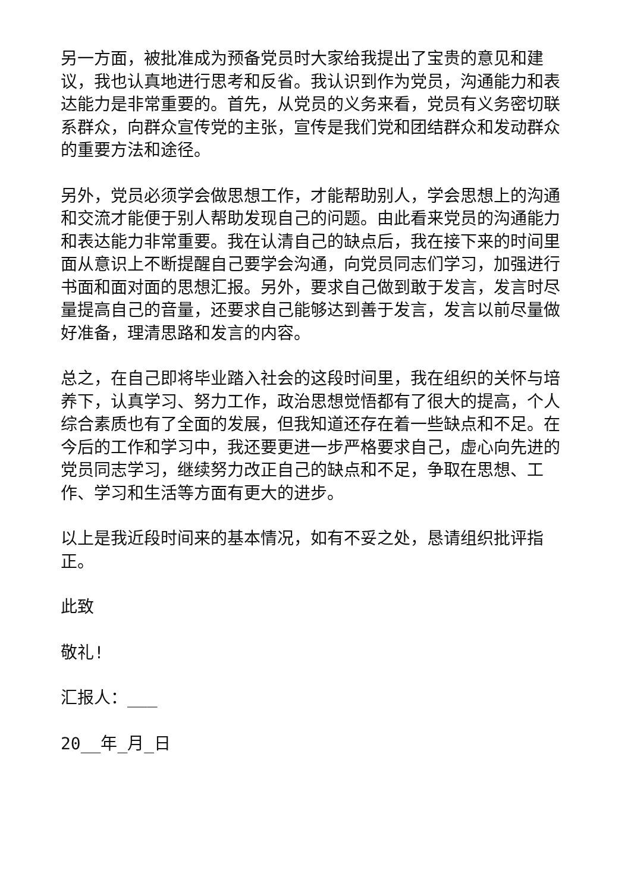另一方面，被批准成为预备党员时大家给我提出了宝贵的意见和建议，我也认真地进行思考和反省。我认识到作为党员，沟通能力和表达能力是非常重要的。首先，从党员的义务来看，党员有义务密切联系群众，向群众宣传党的主张，宣传是我们党和团结群众和发动群众的重要方法和途径。
另外，党员必须学会做思想工作，才能帮助别人，学会思想上的沟通和交流才能便于别人帮助发现自己的问题。由此看来党员的沟通能力和表达能力非常重要。我在认清自己的缺点后，我在接下来的时间里面从意识上不断提醒自己要学会沟通，向党员同志们学习，加强进行书面和面对面的思想汇报。另外，要求自己做到敢于发言，发言时尽量提高自己的音量，还要求自己能够达到善于发言，发言以前尽量做好准备，理清思路和发言的内容。
总之，在自己即将毕业踏入社会的这段时间里，我在组织的关怀与培养下，认真学习、努力工作，政治思想觉悟都有了很大的提高，个人综合素质也有了全面的发展，但我知道还存在着一些缺点和不足。在今后的工作和学习中，我还要更进一步严格要求自己，虚心向先进的党员同志学习，继续努力改正自己的缺点和不足，争取在思想、工作、学习和生活等方面有更大的进步。
以上是我近段时间来的基本情况，如有不妥之处，恳请组织批评指正。
此致
敬礼!
汇报人：___
20__年_月_日